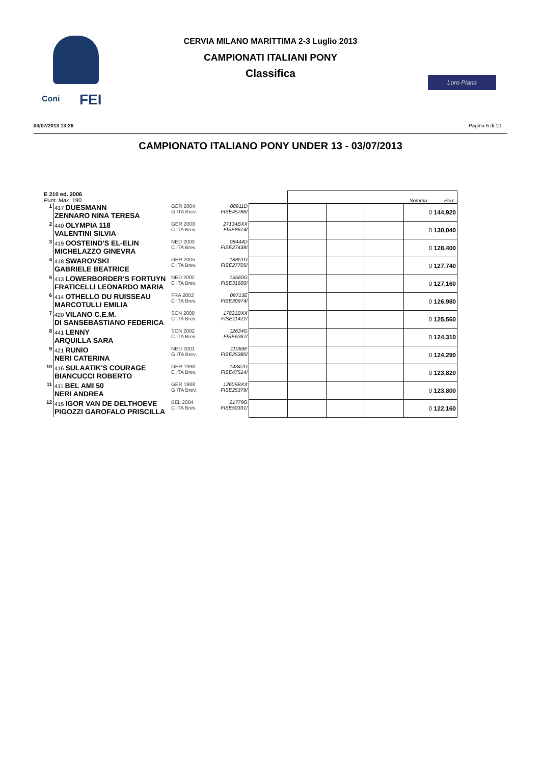Coni FEI
CERVIA MILANO MARITTIMA 2-3 Luglio 2013
CAMPIONATI ITALIANI PONY
Classifica
Loro Piana
03/07/2013 13:26 Pagina 6 di 10
CAMPIONATO ITALIANO PONY UNDER 13 - 03/07/2013
| E 210 ed. 2006 Punt. Max 190 | | | | | Somma Perc. | | | |
| 1 | 417 DUESMANN ZENNARO NINA TERESA | GER 2004 G ITA Brev. | 08911D FISE45786/ | | | | | 0 144,920 |
| 2 | 440 OLYMPIA 118 VALENTINI SILVIA | GER 2008 C ITA Brev. | 27134BXX FISE8674/ | | | | | 0 130,040 |
| 3 | 419 OOSTEIND'S EL-ELIN MICHELAZZO GINEVRA | NED 2003 C ITA Brev. | 08444D FISE27438/ | | | | | 0 128,400 |
| 4 | 418 SWAROVSKI GABRIELE BEATRICE | GER 2005 C ITA Brev. | 18351G FISE27705/ | | | | | 0 127,740 |
| 5 | 413 LOWERBORDER'S FORTUYN FRATICELLI LEONARDO MARIA | NED 2002 C ITA Brev. | 15560G FISE31600/ | | | | | 0 127,160 |
| 6 | 414 OTHELLO DU RUISSEAU MARCOTULLI EMILIA | FRA 2002 C ITA Brev. | 09713E FISE30974/ | | | | | 0 126,980 |
| 7 | 420 VILANO C.E.M. DI SANSEBASTIANO FEDERICA | SCN 2000 C ITA Brev. | 17831BXX FISE11421/ | | | | | 0 125,560 |
| 8 | 441 LENNY ARQUILLA SARA | SCN 2002 C ITA Brev. | 12634G FISE6287/ | | | | | 0 124,310 |
| 9 | 421 RUNIO NERI CATERINA | NED 2001 G ITA Brev. | 11069E FISE25380/ | | | | | 0 124,290 |
| 10 | 416 SULAATIK'S COURAGE BIANCUCCI ROBERTO | GER 1998 C ITA Brev. | 14347G FISE47514/ | | | | | 0 123,820 |
| 11 | 411 BEL AMI 50 NERI ANDREA | GER 1988 G ITA Brev. | 12609BXX FISE25379/ | | | | | 0 123,800 |
| 12 | 415 IGOR VAN DE DELTHOEVE PIGOZZI GAROFALO PRISCILLA | BEL 2004 C ITA Brev. | 21779G FISE50331/ | | | | | 0 122,160 |